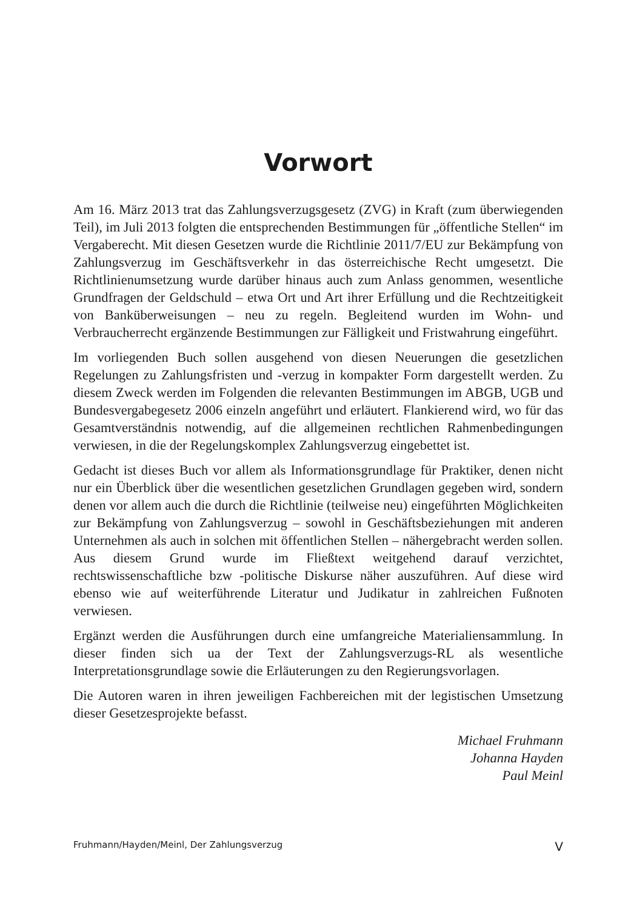Vorwort
Am 16. März 2013 trat das Zahlungsverzugsgesetz (ZVG) in Kraft (zum überwiegenden Teil), im Juli 2013 folgten die entsprechenden Bestimmungen für „öffentliche Stellen“ im Vergaberecht. Mit diesen Gesetzen wurde die Richtlinie 2011/7/EU zur Bekämpfung von Zahlungsverzug im Geschäftsverkehr in das österreichische Recht umgesetzt. Die Richtlinienumsetzung wurde darüber hinaus auch zum Anlass genommen, wesentliche Grundfragen der Geldschuld – etwa Ort und Art ihrer Erfüllung und die Rechtzeitigkeit von Banküberweisungen – neu zu regeln. Begleitend wurden im Wohn- und Verbraucherrecht ergänzende Bestimmungen zur Fälligkeit und Fristwahrung eingeführt.
Im vorliegenden Buch sollen ausgehend von diesen Neuerungen die gesetzlichen Regelungen zu Zahlungsfristen und -verzug in kompakter Form dargestellt werden. Zu diesem Zweck werden im Folgenden die relevanten Bestimmungen im ABGB, UGB und Bundesvergabegesetz 2006 einzeln angeführt und erläutert. Flankierend wird, wo für das Gesamtverständnis notwendig, auf die allgemeinen rechtlichen Rahmenbedingungen verwiesen, in die der Regelungskomplex Zahlungsverzug eingebettet ist.
Gedacht ist dieses Buch vor allem als Informationsgrundlage für Praktiker, denen nicht nur ein Überblick über die wesentlichen gesetzlichen Grundlagen gegeben wird, sondern denen vor allem auch die durch die Richtlinie (teilweise neu) eingeführten Möglichkeiten zur Bekämpfung von Zahlungsverzug – sowohl in Geschäftsbeziehungen mit anderen Unternehmen als auch in solchen mit öffentlichen Stellen – nähergebracht werden sollen. Aus diesem Grund wurde im Fließtext weitgehend darauf verzichtet, rechtswissenschaftliche bzw -politische Diskurse näher auszuführen. Auf diese wird ebenso wie auf weiterführende Literatur und Judikatur in zahlreichen Fußnoten verwiesen.
Ergänzt werden die Ausführungen durch eine umfangreiche Materialiensammlung. In dieser finden sich ua der Text der Zahlungsverzugs-RL als wesentliche Interpretationsgrundlage sowie die Erläuterungen zu den Regierungsvorlagen.
Die Autoren waren in ihren jeweiligen Fachbereichen mit der legistischen Umsetzung dieser Gesetzesprojekte befasst.
Michael Fruhmann
Johanna Hayden
Paul Meinl
Fruhmann/Hayden/Meinl, Der Zahlungsverzug V